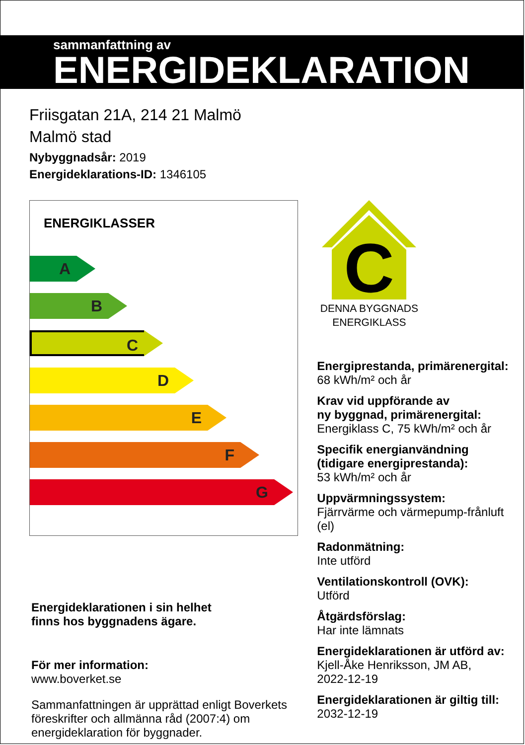sammanfattning av
ENERGIDEKLARATION
Friisgatan 21A, 214 21 Malmö
Malmö stad
Nybyggnadsår: 2019
Energideklarations-ID: 1346105
ENERGIKLASSER
A
B
C
D
E
F
G
Energideklarationen i sin helhet
finns hos byggnadens ägare.
För mer information:
www.boverket.se
Sammanfattningen är upprättad enligt Boverkets föreskrifter och allmänna råd (2007:4) om energideklaration för byggnader.
C
DENNA BYGGNADS
ENERGIKLASS
Energiprestanda, primärenergital:
68 kWh/m² och år
Krav vid uppförande av
ny byggnad, primärenergital:
Energiklass C, 75 kWh/m² och år
Specifik energianvändning
(tidigare energiprestanda):
53 kWh/m² och år
Uppvärmningssystem:
Fjärrvärme och värmepump-frånluft (el)
Radonmätning:
Inte utförd
Ventilationskontroll (OVK):
Utförd
Åtgärdsförslag:
Har inte lämnats
Energideklarationen är utförd av:
Kjell-Åke Henriksson, JM AB,
2022-12-19
Energideklarationen är giltig till:
2032-12-19